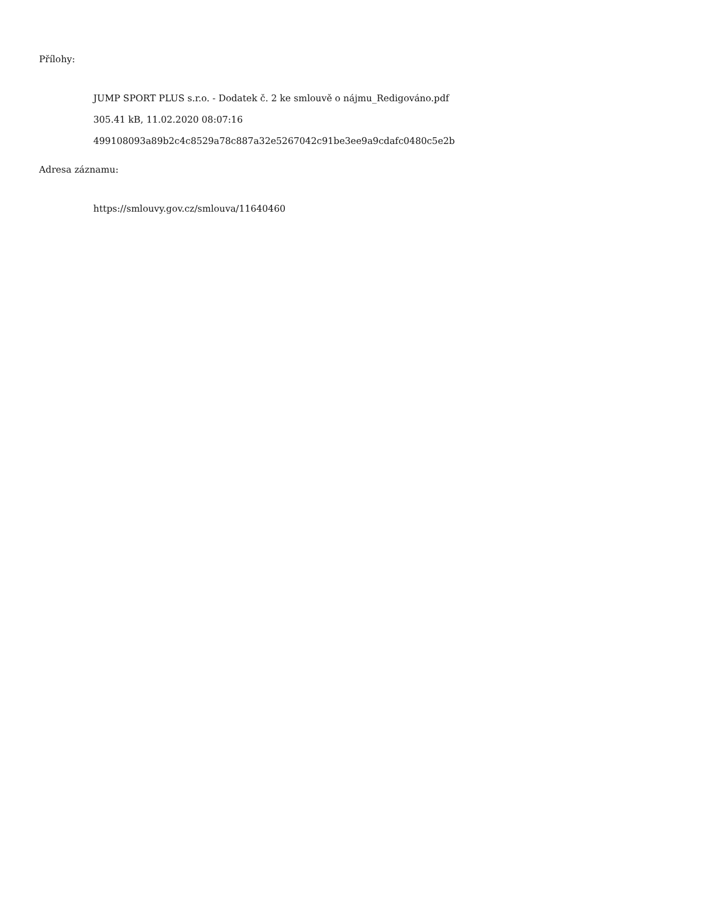Přílohy:
JUMP SPORT PLUS s.r.o. - Dodatek č. 2 ke smlouvě o nájmu_Redigováno.pdf
305.41 kB, 11.02.2020 08:07:16
499108093a89b2c4c8529a78c887a32e5267042c91be3ee9a9cdafc0480c5e2b
Adresa záznamu:
https://smlouvy.gov.cz/smlouva/11640460